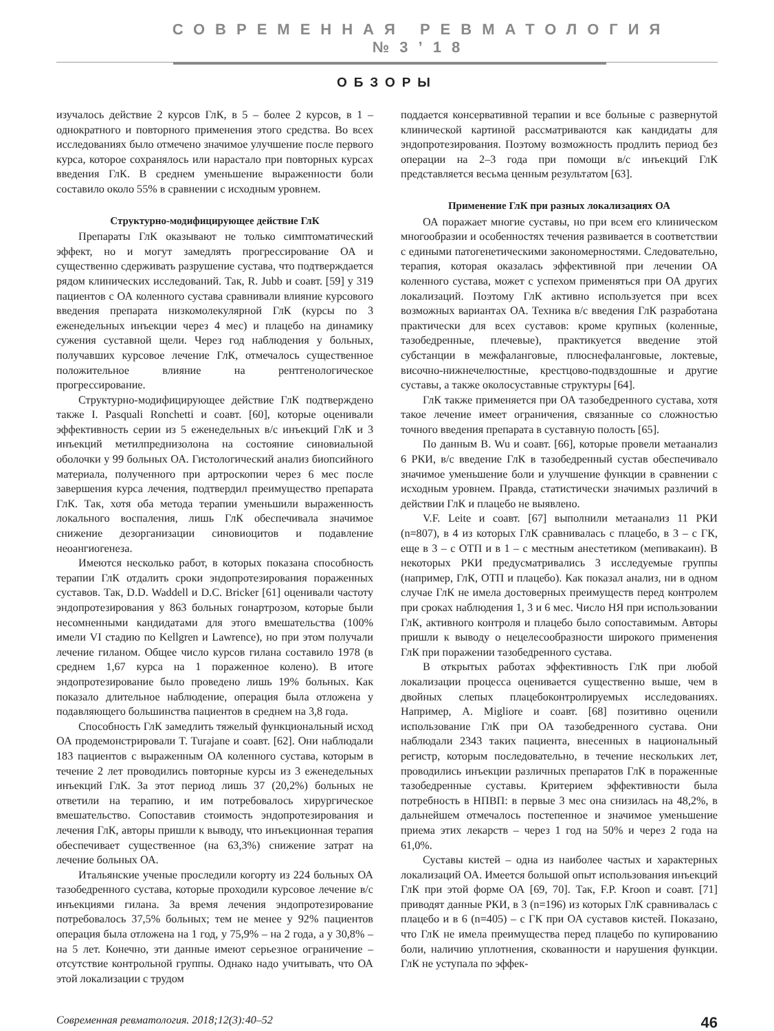СОВРЕМЕННАЯ РЕВМАТОЛОГИЯ №3’18
ОБЗОРЫ
изучалось действие 2 курсов ГлК, в 5 – более 2 курсов, в 1 – однократного и повторного применения этого средства. Во всех исследованиях было отмечено значимое улучшение после первого курса, которое сохранялось или нарастало при повторных курсах введения ГлК. В среднем уменьшение выраженности боли составило около 55% в сравнении с исходным уровнем.
Структурно-модифицирующее действие ГлК
Препараты ГлК оказывают не только симптоматический эффект, но и могут замедлять прогрессирование ОА и существенно сдерживать разрушение сустава, что подтверждается рядом клинических исследований. Так, R. Jubb и соавт. [59] у 319 пациентов с ОА коленного сустава сравнивали влияние курсового введения препарата низкомолекулярной ГлК (курсы по 3 еженедельных инъекции через 4 мес) и плацебо на динамику сужения суставной щели. Через год наблюдения у больных, получавших курсовое лечение ГлК, отмечалось существенное положительное влияние на рентгенологическое прогрессирование.
Структурно-модифицирующее действие ГлК подтверждено также I. Pasquali Ronchetti и соавт. [60], которые оценивали эффективность серии из 5 еженедельных в/с инъекций ГлК и 3 инъекций метилпреднизолона на состояние синовиальной оболочки у 99 больных ОА. Гистологический анализ биопсийного материала, полученного при артроскопии через 6 мес после завершения курса лечения, подтвердил преимущество препарата ГлК. Так, хотя оба метода терапии уменьшили выраженность локального воспаления, лишь ГлК обеспечивала значимое снижение дезорганизации синовиоцитов и подавление неоангиогенеза.
Имеются несколько работ, в которых показана способность терапии ГлК отдалить сроки эндопротезирования пораженных суставов. Так, D.D. Waddell и D.C. Bricker [61] оценивали частоту эндопротезирования у 863 больных гонартрозом, которые были несомненными кандидатами для этого вмешательства (100% имели VI стадию по Kellgren и Lawrence), но при этом получали лечение гиланом. Общее число курсов гилана составило 1978 (в среднем 1,67 курса на 1 пораженное колено). В итоге эндопротезирование было проведено лишь 19% больных. Как показало длительное наблюдение, операция была отложена у подавляющего большинства пациентов в среднем на 3,8 года.
Способность ГлК замедлить тяжелый функциональный исход ОА продемонстрировали T. Turajane и соавт. [62]. Они наблюдали 183 пациентов с выраженным ОА коленного сустава, которым в течение 2 лет проводились повторные курсы из 3 еженедельных инъекций ГлК. За этот период лишь 37 (20,2%) больных не ответили на терапию, и им потребовалось хирургическое вмешательство. Сопоставив стоимость эндопротезирования и лечения ГлК, авторы пришли к выводу, что инъекционная терапия обеспечивает существенное (на 63,3%) снижение затрат на лечение больных ОА.
Итальянские ученые проследили когорту из 224 больных ОА тазобедренного сустава, которые проходили курсовое лечение в/с инъекциями гилана. За время лечения эндопротезирование потребовалось 37,5% больных; тем не менее у 92% пациентов операция была отложена на 1 год, у 75,9% – на 2 года, а у 30,8% – на 5 лет. Конечно, эти данные имеют серьезное ограничение – отсутствие контрольной группы. Однако надо учитывать, что ОА этой локализации с трудом
поддается консервативной терапии и все больные с развернутой клинической картиной рассматриваются как кандидаты для эндопротезирования. Поэтому возможность продлить период без операции на 2–3 года при помощи в/с инъекций ГлК представляется весьма ценным результатом [63].
Применение ГлК при разных локализациях ОА
ОА поражает многие суставы, но при всем его клиническом многообразии и особенностях течения развивается в соответствии с едиными патогенетическими закономерностями. Следовательно, терапия, которая оказалась эффективной при лечении ОА коленного сустава, может с успехом применяться при ОА других локализаций. Поэтому ГлК активно используется при всех возможных вариантах ОА. Техника в/с введения ГлК разработана практически для всех суставов: кроме крупных (коленные, тазобедренные, плечевые), практикуется введение этой субстанции в межфаланговые, плюснефаланговые, локтевые, височно-нижнечелюстные, крестцово-подвздошные и другие суставы, а также околосуставные структуры [64].
ГлК также применяется при ОА тазобедренного сустава, хотя такое лечение имеет ограничения, связанные со сложностью точного введения препарата в суставную полость [65].
По данным B. Wu и соавт. [66], которые провели метаанализ 6 РКИ, в/с введение ГлК в тазобедренный сустав обеспечивало значимое уменьшение боли и улучшение функции в сравнении с исходным уровнем. Правда, статистически значимых различий в действии ГлК и плацебо не выявлено.
V.F. Leite и соавт. [67] выполнили метаанализ 11 РКИ (n=807), в 4 из которых ГлК сравнивалась с плацебо, в 3 – с ГК, еще в 3 – с ОТП и в 1 – с местным анестетиком (мепивакаин). В некоторых РКИ предусматривались 3 исследуемые группы (например, ГлК, ОТП и плацебо). Как показал анализ, ни в одном случае ГлК не имела достоверных преимуществ перед контролем при сроках наблюдения 1, 3 и 6 мес. Число НЯ при использовании ГлК, активного контроля и плацебо было сопоставимым. Авторы пришли к выводу о нецелесообразности широкого применения ГлК при поражении тазобедренного сустава.
В открытых работах эффективность ГлК при любой локализации процесса оценивается существенно выше, чем в двойных слепых плацебоконтролируемых исследованиях. Например, A. Migliore и соавт. [68] позитивно оценили использование ГлК при ОА тазобедренного сустава. Они наблюдали 2343 таких пациента, внесенных в национальный регистр, которым последовательно, в течение нескольких лет, проводились инъекции различных препаратов ГлК в пораженные тазобедренные суставы. Критерием эффективности была потребность в НПВП: в первые 3 мес она снизилась на 48,2%, в дальнейшем отмечалось постепенное и значимое уменьшение приема этих лекарств – через 1 год на 50% и через 2 года на 61,0%.
Суставы кистей – одна из наиболее частых и характерных локализаций ОА. Имеется большой опыт использования инъекций ГлК при этой форме ОА [69, 70]. Так, F.P. Kroon и соавт. [71] приводят данные РКИ, в 3 (n=196) из которых ГлК сравнивалась с плацебо и в 6 (n=405) – с ГК при ОА суставов кистей. Показано, что ГлК не имела преимущества перед плацебо по купированию боли, наличию уплотнения, скованности и нарушения функции. ГлК не уступала по эффек-
Современная ревматология. 2018;12(3):40–52 46